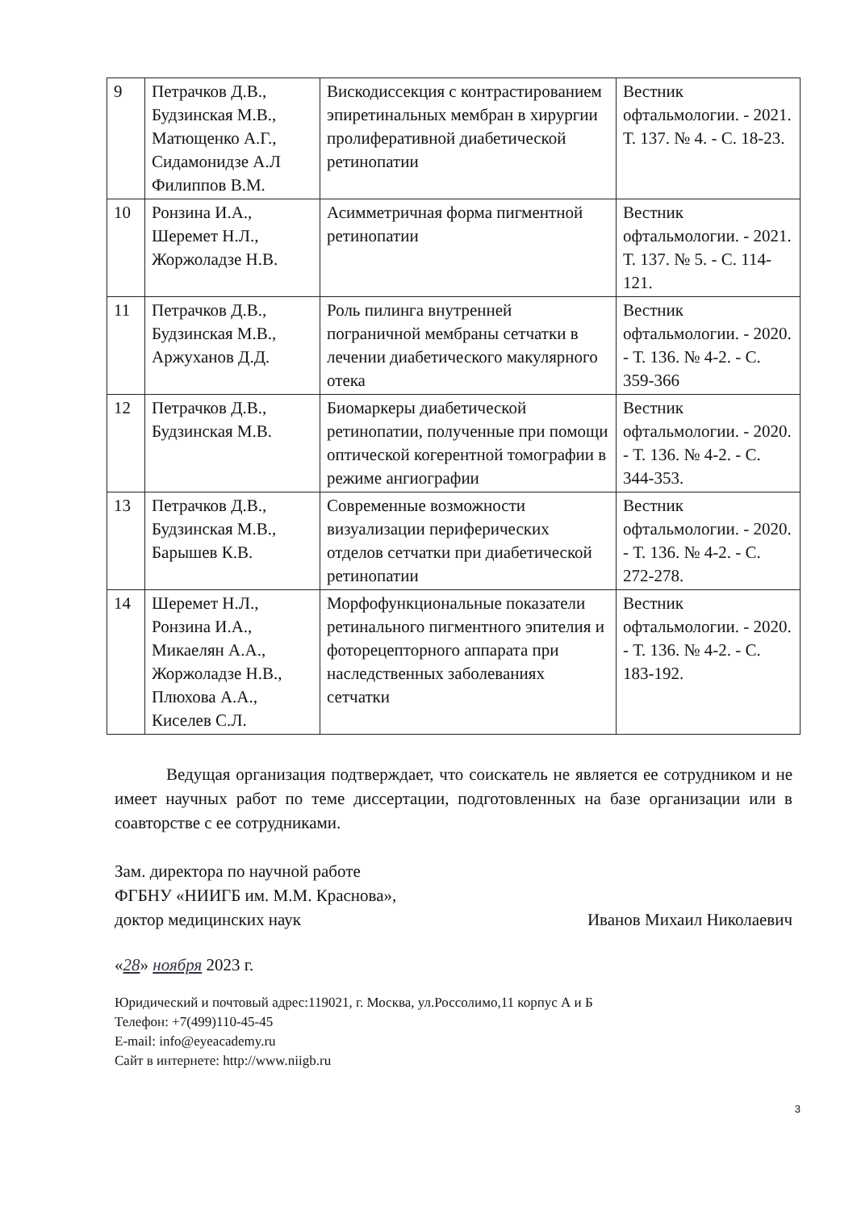| 9 | Петрачков Д.В., Будзинская М.В., Матющенко А.Г., Сидамонидзе А.Л Филиппов В.М. | Вискодиссекция с контрастированием эпиретинальных мембран в хирургии пролиферативной диабетической ретинопатии | Вестник офтальмологии. - 2021. Т. 137. № 4. - С. 18-23. |
| 10 | Ронзина И.А., Шеремет Н.Л., Жоржоладзе Н.В. | Асимметричная форма пигментной ретинопатии | Вестник офтальмологии. - 2021. Т. 137. № 5. - С. 114-121. |
| 11 | Петрачков Д.В., Будзинская М.В., Аржуханов Д.Д. | Роль пилинга внутренней пограничной мембраны сетчатки в лечении диабетического макулярного отека | Вестник офтальмологии. - 2020. - Т. 136. № 4-2. - С. 359-366 |
| 12 | Петрачков Д.В., Будзинская М.В. | Биомаркеры диабетической ретинопатии, полученные при помощи оптической когерентной томографии в режиме ангиографии | Вестник офтальмологии. - 2020. - Т. 136. № 4-2. - С. 344-353. |
| 13 | Петрачков Д.В., Будзинская М.В., Барышев К.В. | Современные возможности визуализации периферических отделов сетчатки при диабетической ретинопатии | Вестник офтальмологии. - 2020. - Т. 136. № 4-2. - С. 272-278. |
| 14 | Шеремет Н.Л., Ронзина И.А., Микаелян А.А., Жоржоладзе Н.В., Плюхова А.А., Киселев С.Л. | Морфофункциональные показатели ретинального пигментного эпителия и фоторецепторного аппарата при наследственных заболеваниях сетчатки | Вестник офтальмологии. - 2020. - Т. 136. № 4-2. - С. 183-192. |
Ведущая организация подтверждает, что соискатель не является ее сотрудником и не имеет научных работ по теме диссертации, подготовленных на базе организации или в соавторстве с ее сотрудниками.
Зам. директора по научной работе
ФГБНУ «НИИГБ им. М.М. Краснова»,
доктор медицинских наук
Иванов Михаил Николаевич
«28» ноября 2023 г.
Юридический и почтовый адрес:119021, г. Москва, ул.Россолимо,11 корпус А и Б
Телефон: +7(499)110-45-45
E-mail: info@eyeacademy.ru
Сайт в интернете: http://www.niigb.ru
3